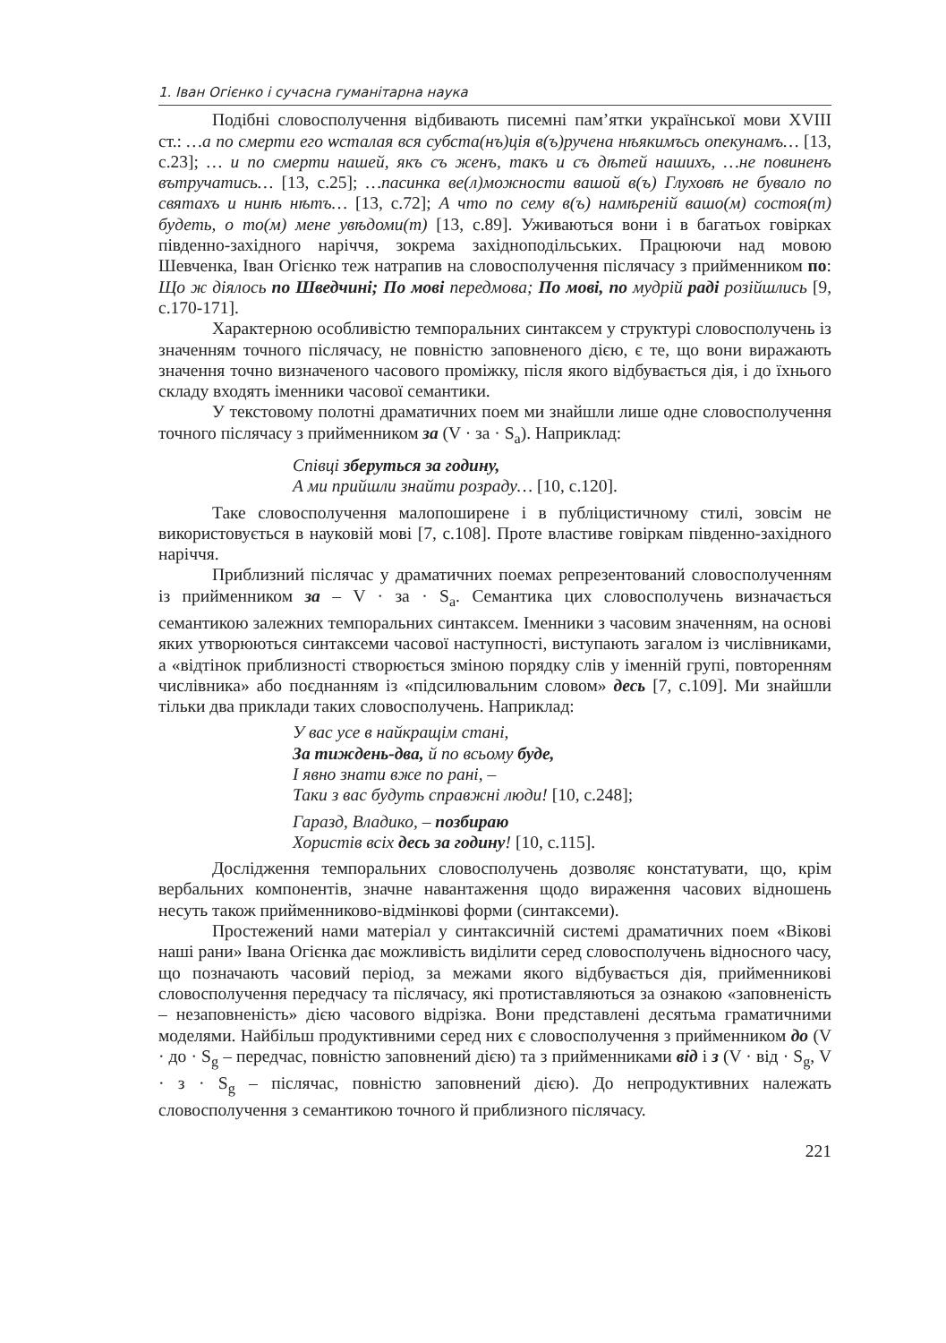1. Іван Огієнко і сучасна гуманітарна наука
Подібні словосполучення відбивають писемні пам’ятки української мови XVIII ст.: …а по смерти его ѡсталая вся субста(нъ)ція в(ъ)ручена нѣякимъсь опекунамъ… [13, с.23]; … и по смерти нашей, якъ съ женъ, такъ и съ дѣтей нашихъ, …не повиненъ вътручатись… [13, с.25]; …пасинка ве(л)можности вашой в(ъ) Глуховѣ не бувало по святахъ и нинѣ нѣтъ… [13, с.72]; А что по сему в(ъ) намѣреній вашо(м) состоя(т) будеть, о то(м) мене увѣдоми(т) [13, с.89]. Уживаються вони і в багатьох говірках південно-західного наріччя, зокрема західноподільських. Працюючи над мовою Шевченка, Іван Огієнко теж натрапив на словосполучення післячасу з прийменником по: Що ж діялось по Шведчині; По мові передмова; По мові, по мудрій раді розійшлись [9, с.170-171].
Характерною особливістю темпоральних синтаксем у структурі словосполучень із значенням точного післячасу, не повністю заповненого дією, є те, що вони виражають значення точно визначеного часового проміжку, після якого відбувається дія, і до їхнього складу входять іменники часової семантики.
У текстовому полотні драматичних поем ми знайшли лише одне словосполучення точного післячасу з прийменником за (V · за · S<sub>a</sub>). Наприклад:
Співці зберуться за годину,
А ми прийшли знайти розраду… [10, с.120].
Таке словосполучення малопоширене і в публіцистичному стилі, зовсім не використовується в науковій мові [7, с.108]. Проте властиве говіркам південно-західного наріччя.
Приблизний післячас у драматичних поемах репрезентований словосполученням із прийменником за – V · за · S<sub>a</sub>. Семантика цих словосполучень визначається семантикою залежних темпоральних синтаксем. Іменники з часовим значенням, на основі яких утворюються синтаксеми часової наступності, виступають загалом із числівниками, а «відтінок приблизності створюється зміною порядку слів у іменній групі, повторенням числівника» або поєднанням із «підсилювальним словом» десь [7, с.109]. Ми знайшли тільки два приклади таких словосполучень. Наприклад:
У вас усе в найкращім стані,
За тиждень-два, й по всьому буде,
І явно знати вже по рані, –
Таки з вас будуть справжні люди! [10, с.248];
Гаразд, Владико, – позбираю
Хористів всіх десь за годину! [10, с.115].
Дослідження темпоральних словосполучень дозволяє констатувати, що, крім вербальних компонентів, значне навантаження щодо вираження часових відношень несуть також прийменниково-відмінкові форми (синтаксеми).
Простежений нами матеріал у синтаксичній системі драматичних поем «Вікові наші рани» Івана Огієнка дає можливість виділити серед словосполучень відносного часу, що позначають часовий період, за межами якого відбувається дія, прийменникові словосполучення передчасу та післячасу, які протиставляються за ознакою «заповненість – незаповненість» дією часового відрізка. Вони представлені десятьма граматичними моделями. Найбільш продуктивними серед них є словосполучення з прийменником до (V · до · S<sub>g</sub> – передчас, повністю заповнений дією) та з прийменниками від і з (V · від · S<sub>g</sub>, V · з · S<sub>g</sub> – післячас, повністю заповнений дією). До непродуктивних належать словосполучення з семантикою точного й приблизного післячасу.
221